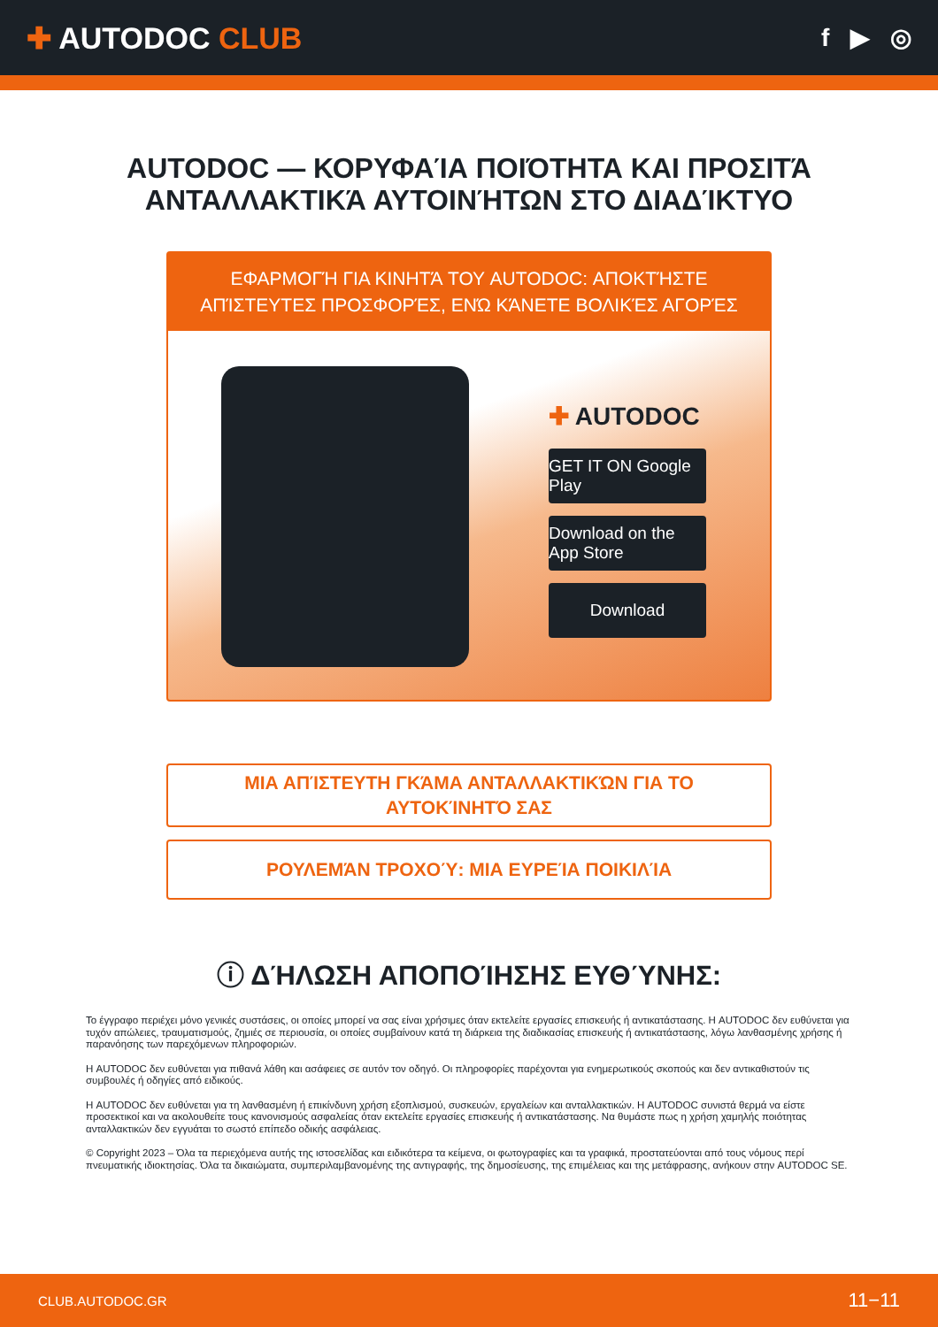✚ AUTODOC CLUB
f ▶ ◎
AUTODOC — ΚΟΡΥΦΑΊΑ ΠΟΙΌΤΗΤΑ ΚΑΙ ΠΡΟΣΙΤΆ ΑΝΤΑΛΛΑΚΤΙΚΆ ΑΥΤΟΙΝΉΤΩΝ ΣΤΟ ΔΙΑΔΊΚΤΥΟ
ΕΦΑΡΜΟΓΉ ΓΙΑ ΚΙΝΗΤΆ ΤΟΥ AUTODOC: ΑΠΟΚΤΉΣΤΕ ΑΠΊΣΤΕΥΤΕΣ ΠΡΟΣΦΟΡΈΣ, ΕΝΏ ΚΆΝΕΤΕ ΒΟΛΙΚΈΣ ΑΓΟΡΈΣ
✚ AUTODOC
GET IT ON Google Play
Download on the App Store
Download
ΜΙΑ ΑΠΊΣΤΕΥΤΗ ΓΚΆΜΑ ΑΝΤΑΛΛΑΚΤΙΚΏΝ ΓΙΑ ΤΟ ΑΥΤΟΚΊΝΗΤΌ ΣΑΣ
ΡΟΥΛΕΜΆΝ ΤΡΟΧΟΎ: ΜΙΑ ΕΥΡΕΊΑ ΠΟΙΚΙΛΊΑ
ⓘ ΔΉΛΩΣΗ ΑΠΟΠΟΊΗΣΗΣ ΕΥΘΎΝΗΣ:
Το έγγραφο περιέχει μόνο γενικές συστάσεις, οι οποίες μπορεί να σας είναι χρήσιμες όταν εκτελείτε εργασίες επισκευής ή αντικατάστασης. Η AUTODOC δεν ευθύνεται για τυχόν απώλειες, τραυματισμούς, ζημιές σε περιουσία, οι οποίες συμβαίνουν κατά τη διάρκεια της διαδικασίας επισκευής ή αντικατάστασης, λόγω λανθασμένης χρήσης ή παρανόησης των παρεχόμενων πληροφοριών.
Η AUTODOC δεν ευθύνεται για πιθανά λάθη και ασάφειες σε αυτόν τον οδηγό. Οι πληροφορίες παρέχονται για ενημερωτικούς σκοπούς και δεν αντικαθιστούν τις συμβουλές ή οδηγίες από ειδικούς.
Η AUTODOC δεν ευθύνεται για τη λανθασμένη ή επικίνδυνη χρήση εξοπλισμού, συσκευών, εργαλείων και ανταλλακτικών. Η AUTODOC συνιστά θερμά να είστε προσεκτικοί και να ακολουθείτε τους κανονισμούς ασφαλείας όταν εκτελείτε εργασίες επισκευής ή αντικατάστασης. Να θυμάστε πως η χρήση χαμηλής ποιότητας ανταλλακτικών δεν εγγυάται το σωστό επίπεδο οδικής ασφάλειας.
© Copyright 2023 – Όλα τα περιεχόμενα αυτής της ιστοσελίδας και ειδικότερα τα κείμενα, οι φωτογραφίες και τα γραφικά, προστατεύονται από τους νόμους περί πνευματικής ιδιοκτησίας. Όλα τα δικαιώματα, συμπεριλαμβανομένης της αντιγραφής, της δημοσίευσης, της επιμέλειας και της μετάφρασης, ανήκουν στην AUTODOC SE.
CLUB.AUTODOC.GR 11−11